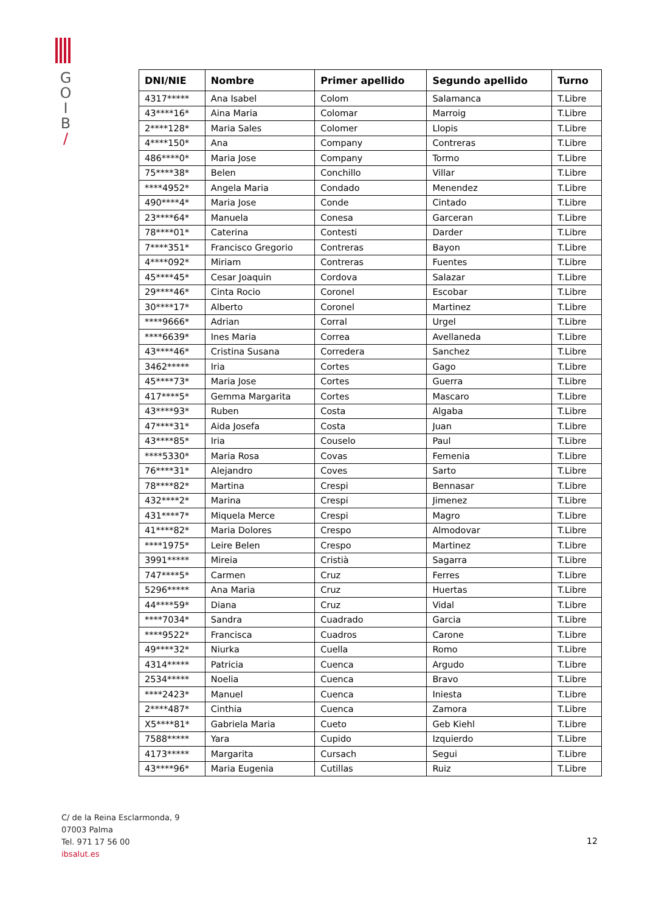G
O
I
B
/
| DNI/NIE | Nombre | Primer apellido | Segundo apellido | Turno |
| --- | --- | --- | --- | --- |
| 4317***** | Ana Isabel | Colom | Salamanca | T.Libre |
| 43****16* | Aina Maria | Colomar | Marroig | T.Libre |
| 2****128* | Maria Sales | Colomer | Llopis | T.Libre |
| 4****150* | Ana | Company | Contreras | T.Libre |
| 486****0* | Maria Jose | Company | Tormo | T.Libre |
| 75****38* | Belen | Conchillo | Villar | T.Libre |
| ****4952* | Angela Maria | Condado | Menendez | T.Libre |
| 490****4* | Maria Jose | Conde | Cintado | T.Libre |
| 23****64* | Manuela | Conesa | Garceran | T.Libre |
| 78****01* | Caterina | Contesti | Darder | T.Libre |
| 7****351* | Francisco Gregorio | Contreras | Bayon | T.Libre |
| 4****092* | Miriam | Contreras | Fuentes | T.Libre |
| 45****45* | Cesar Joaquin | Cordova | Salazar | T.Libre |
| 29****46* | Cinta Rocio | Coronel | Escobar | T.Libre |
| 30****17* | Alberto | Coronel | Martinez | T.Libre |
| ****9666* | Adrian | Corral | Urgel | T.Libre |
| ****6639* | Ines Maria | Correa | Avellaneda | T.Libre |
| 43****46* | Cristina Susana | Corredera | Sanchez | T.Libre |
| 3462***** | Iria | Cortes | Gago | T.Libre |
| 45****73* | Maria Jose | Cortes | Guerra | T.Libre |
| 417****5* | Gemma Margarita | Cortes | Mascaro | T.Libre |
| 43****93* | Ruben | Costa | Algaba | T.Libre |
| 47****31* | Aida Josefa | Costa | Juan | T.Libre |
| 43****85* | Iria | Couselo | Paul | T.Libre |
| ****5330* | Maria Rosa | Covas | Femenia | T.Libre |
| 76****31* | Alejandro | Coves | Sarto | T.Libre |
| 78****82* | Martina | Crespi | Bennasar | T.Libre |
| 432****2* | Marina | Crespi | Jimenez | T.Libre |
| 431****7* | Miquela Merce | Crespi | Magro | T.Libre |
| 41****82* | Maria Dolores | Crespo | Almodovar | T.Libre |
| ****1975* | Leire Belen | Crespo | Martinez | T.Libre |
| 3991***** | Mireia | Cristià | Sagarra | T.Libre |
| 747****5* | Carmen | Cruz | Ferres | T.Libre |
| 5296***** | Ana Maria | Cruz | Huertas | T.Libre |
| 44****59* | Diana | Cruz | Vidal | T.Libre |
| ****7034* | Sandra | Cuadrado | Garcia | T.Libre |
| ****9522* | Francisca | Cuadros | Carone | T.Libre |
| 49****32* | Niurka | Cuella | Romo | T.Libre |
| 4314***** | Patricia | Cuenca | Argudo | T.Libre |
| 2534***** | Noelia | Cuenca | Bravo | T.Libre |
| ****2423* | Manuel | Cuenca | Iniesta | T.Libre |
| 2****487* | Cinthia | Cuenca | Zamora | T.Libre |
| X5****81* | Gabriela Maria | Cueto | Geb Kiehl | T.Libre |
| 7588***** | Yara | Cupido | Izquierdo | T.Libre |
| 4173***** | Margarita | Cursach | Segui | T.Libre |
| 43****96* | Maria Eugenia | Cutillas | Ruiz | T.Libre |
C/ de la Reina Esclarmonda, 9
07003 Palma
Tel. 971 17 56 00
ibsalut.es
12